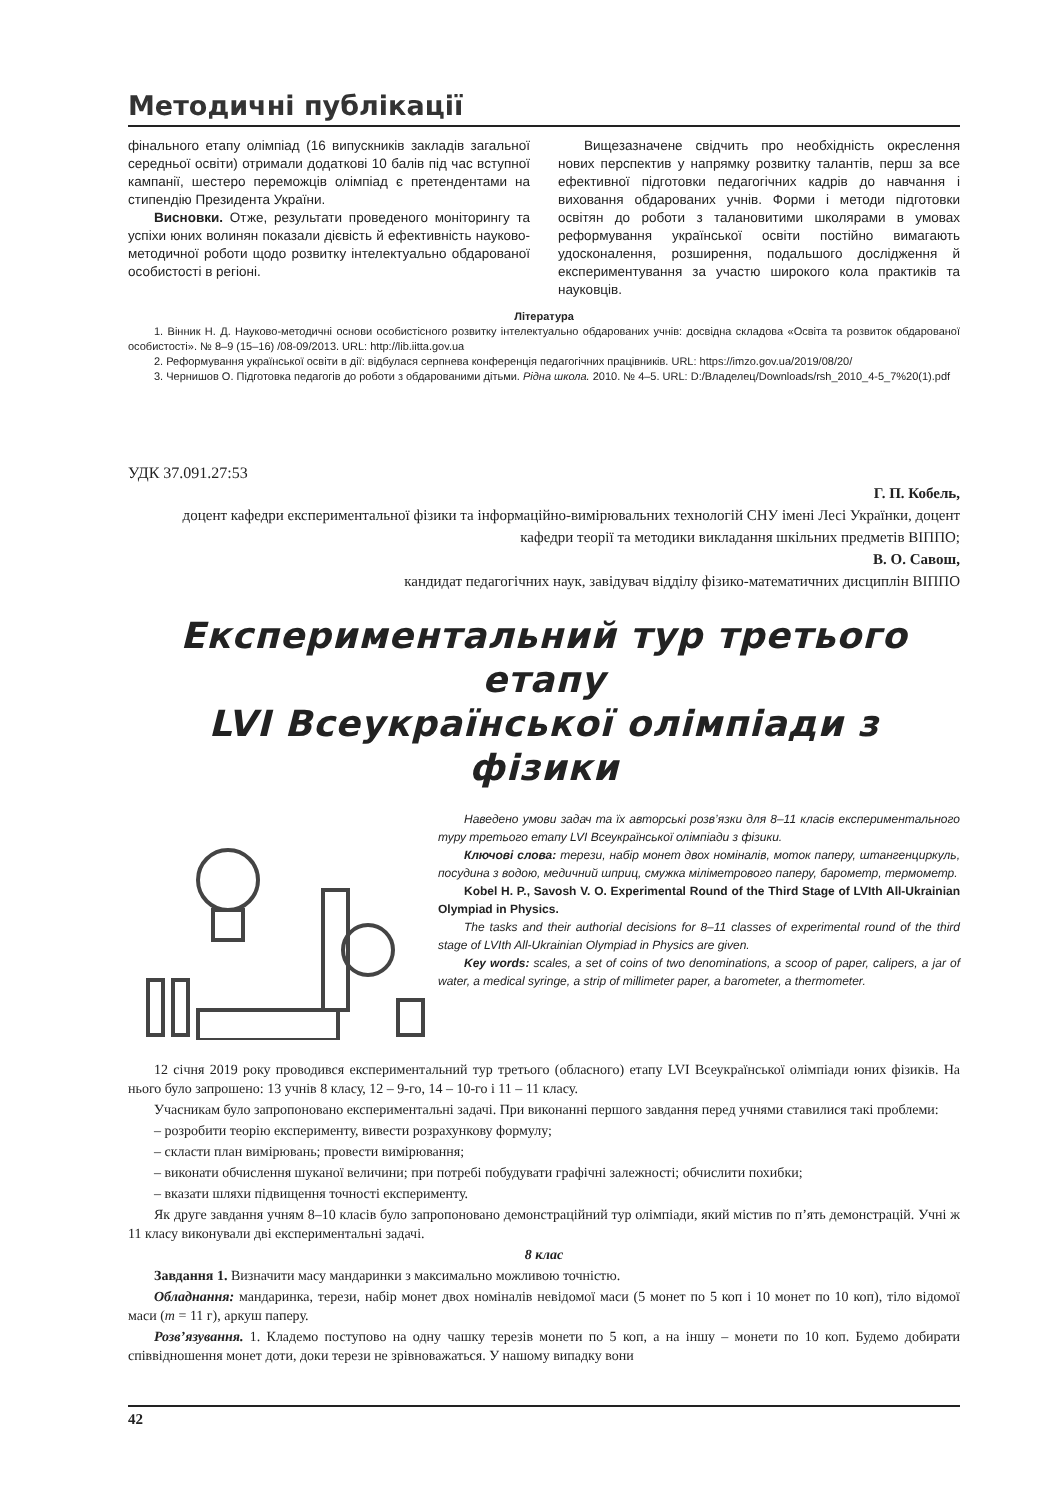Методичні публікації
фінального етапу олімпіад (16 випускників закладів загальної середньої освіти) отримали додаткові 10 балів під час вступної кампанії, шестеро переможців олімпіад є претендентами на стипендію Президента України.
Висновки. Отже, результати проведеного моніторингу та успіхи юних волинян показали дієвість й ефективність науково-методичної роботи щодо розвитку інтелектуально обдарованої особистості в регіоні.
Вищезазначене свідчить про необхідність окреслення нових перспектив у напрямку розвитку талантів, перш за все ефективної підготовки педагогічних кадрів до навчання і виховання обдарованих учнів. Форми і методи підготовки освітян до роботи з талановитими школярами в умовах реформування української освіти постійно вимагають удосконалення, розширення, подальшого дослідження й експериментування за участю широкого кола практиків та науковців.
Література
1. Вінник Н. Д. Науково-методичні основи особистісного розвитку інтелектуально обдарованих учнів: досвідна складова «Освіта та розвиток обдарованої особистості». № 8–9 (15–16) /08-09/2013. URL: http://lib.iitta.gov.ua
2. Реформування української освіти в дії: відбулася серпнева конференція педагогічних працівників. URL: https://imzo.gov.ua/2019/08/20/
3. Чернишов О. Підготовка педагогів до роботи з обдарованими дітьми. Рідна школа. 2010. № 4–5. URL: D:/Владелец/Downloads/rsh_2010_4-5_7%20(1).pdf
УДК 37.091.27:53
Г. П. Кобель,
доцент кафедри експериментальної фізики та інформаційно-вимірювальних технологій СНУ імені Лесі Українки, доцент кафедри теорії та методики викладання шкільних предметів ВІППО;
В. О. Савош,
кандидат педагогічних наук, завідувач відділу фізико-математичних дисциплін ВІППО
Експериментальний тур третього етапу
LVI Всеукраїнської олімпіади з фізики
Наведено умови задач та їх авторські розв’язки для 8–11 класів експериментального туру третього етапу LVI Всеукраїнської олімпіади з фізики.
Ключові слова: терези, набір монет двох номіналів, моток паперу, штангенциркуль, посудина з водою, медичний шприц, смужка міліметрового паперу, барометр, термометр.
Kobel H. P., Savosh V. O. Experimental Round of the Third Stage of LVIth All-Ukrainian Olympiad in Physics.
The tasks and their authorial decisions for 8–11 classes of experimental round of the third stage of LVIth All-Ukrainian Olympiad in Physics are given.
Key words: scales, a set of coins of two denominations, a scoop of paper, calipers, a jar of water, a medical syringe, a strip of millimeter paper, a barometer, a thermometer.
12 січня 2019 року проводився експериментальний тур третього (обласного) етапу LVI Всеукраїнської олімпіади юних фізиків. На нього було запрошено: 13 учнів 8 класу, 12 – 9-го, 14 – 10-го і 11 – 11 класу.
Учасникам було запропоновано експериментальні задачі. При виконанні першого завдання перед учнями ставилися такі проблеми:
– розробити теорію експерименту, вивести розрахункову формулу;
– скласти план вимірювань; провести вимірювання;
– виконати обчислення шуканої величини; при потребі побудувати графічні залежності; обчислити похибки;
– вказати шляхи підвищення точності експерименту.
Як друге завдання учням 8–10 класів було запропоновано демонстраційний тур олімпіади, який містив по п’ять демонстрацій. Учні ж 11 класу виконували дві експериментальні задачі.
8 клас
Завдання 1. Визначити масу мандаринки з максимально можливою точністю.
Обладнання: мандаринка, терези, набір монет двох номіналів невідомої маси (5 монет по 5 коп і 10 монет по 10 коп), тіло відомої маси (m = 11 г), аркуш паперу.
Розв’язування. 1. Кладемо поступово на одну чашку терезів монети по 5 коп, а на іншу – монети по 10 коп. Будемо добирати співвідношення монет доти, доки терези не зрівноважаться. У нашому випадку вони
42